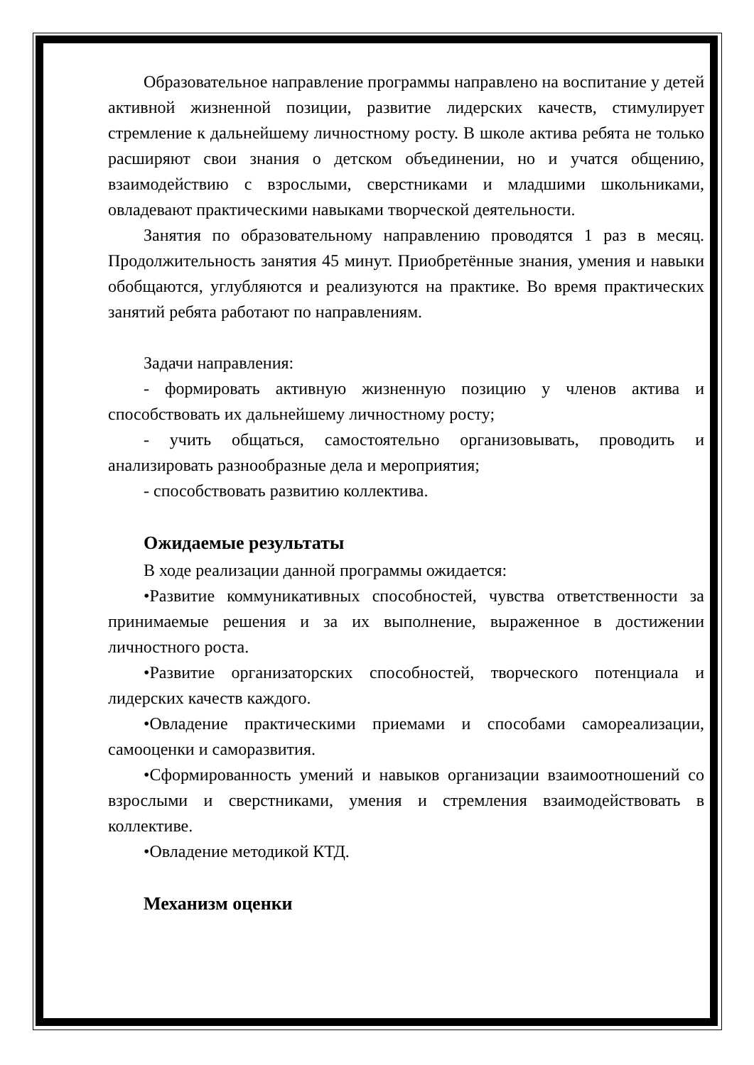Образовательное направление программы направлено на воспитание у детей активной жизненной позиции, развитие лидерских качеств, стимулирует стремление к дальнейшему личностному росту. В школе актива ребята не только расширяют свои знания о детском объединении, но и учатся общению, взаимодействию с взрослыми, сверстниками и младшими школьниками, овладевают практическими навыками творческой деятельности.
Занятия по образовательному направлению проводятся 1 раз в месяц. Продолжительность занятия 45 минут. Приобретённые знания, умения и навыки обобщаются, углубляются и реализуются на практике. Во время практических занятий ребята работают по направлениям.
Задачи направления:
- формировать активную жизненную позицию у членов актива и способствовать их дальнейшему личностному росту;
- учить общаться, самостоятельно организовывать, проводить и анализировать разнообразные дела и мероприятия;
- способствовать развитию коллектива.
Ожидаемые результаты
В ходе реализации данной программы ожидается:
•Развитие коммуникативных способностей, чувства ответственности за принимаемые решения и за их выполнение, выраженное в достижении личностного роста.
•Развитие организаторских способностей, творческого потенциала и лидерских качеств каждого.
•Овладение практическими приемами и способами самореализации, самооценки и саморазвития.
•Сформированность умений и навыков организации взаимоотношений со взрослыми и сверстниками, умения и стремления взаимодействовать в коллективе.
•Овладение методикой КТД.
Механизм оценки